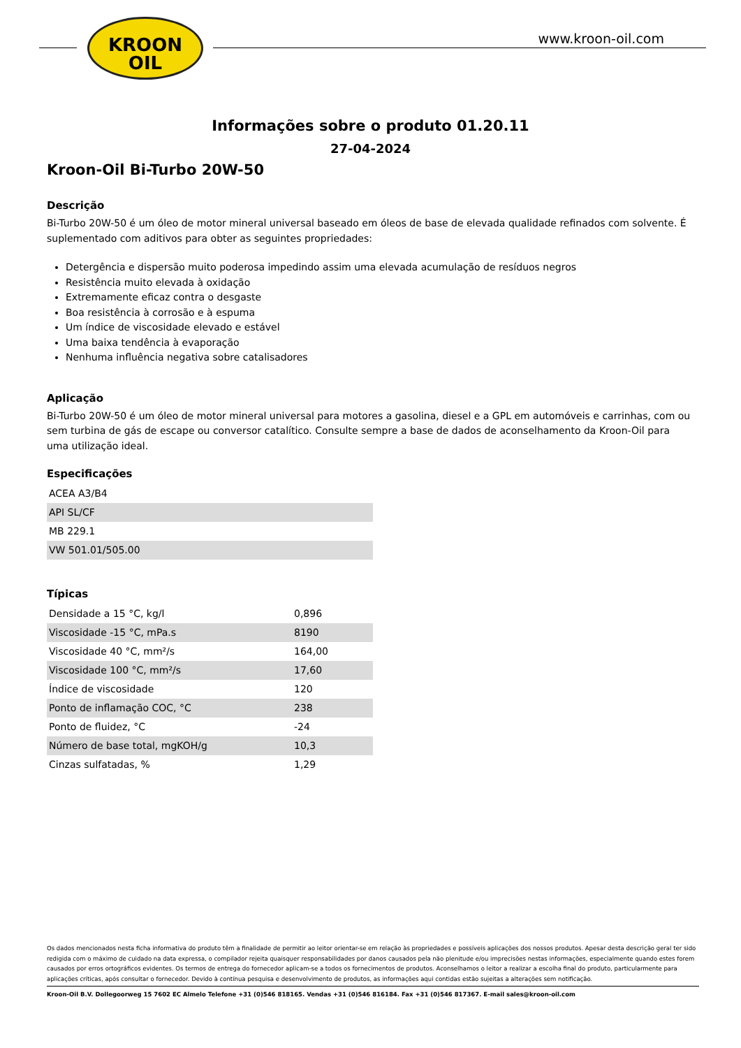KROON
OIL
www.kroon-oil.com
Informações sobre o produto 01.20.11
27-04-2024
Kroon-Oil Bi-Turbo 20W-50
Descrição
Bi-Turbo 20W-50 é um óleo de motor mineral universal baseado em óleos de base de elevada qualidade refinados com solvente. É suplementado com aditivos para obter as seguintes propriedades:
Detergência e dispersão muito poderosa impedindo assim uma elevada acumulação de resíduos negros
Resistência muito elevada à oxidação
Extremamente eficaz contra o desgaste
Boa resistência à corrosão e à espuma
Um índice de viscosidade elevado e estável
Uma baixa tendência à evaporação
Nenhuma influência negativa sobre catalisadores
Aplicação
Bi-Turbo 20W-50 é um óleo de motor mineral universal para motores a gasolina, diesel e a GPL em automóveis e carrinhas, com ou sem turbina de gás de escape ou conversor catalítico. Consulte sempre a base de dados de aconselhamento da Kroon-Oil para uma utilização ideal.
Especificações
| ACEA A3/B4 |
| API SL/CF |
| MB 229.1 |
| VW 501.01/505.00 |
Típicas
| Densidade a 15 °C, kg/l | 0,896 |
| Viscosidade -15 °C, mPa.s | 8190 |
| Viscosidade 40 °C, mm²/s | 164,00 |
| Viscosidade 100 °C, mm²/s | 17,60 |
| Índice de viscosidade | 120 |
| Ponto de inflamação COC, °C | 238 |
| Ponto de fluidez, °C | -24 |
| Número de base total, mgKOH/g | 10,3 |
| Cinzas sulfatadas, % | 1,29 |
Os dados mencionados nesta ficha informativa do produto têm a finalidade de permitir ao leitor orientar-se em relação às propriedades e possíveis aplicações dos nossos produtos. Apesar desta descrição geral ter sido redigida com o máximo de cuidado na data expressa, o compilador rejeita quaisquer responsabilidades por danos causados pela não plenitude e/ou imprecisões nestas informações, especialmente quando estes forem causados por erros ortográficos evidentes. Os termos de entrega do fornecedor aplicam-se a todos os fornecimentos de produtos. Aconselhamos o leitor a realizar a escolha final do produto, particularmente para aplicações críticas, após consultar o fornecedor. Devido à contínua pesquisa e desenvolvimento de produtos, as informações aqui contidas estão sujeitas a alterações sem notificação.
Kroon-Oil B.V. Dollegoorweg 15 7602 EC Almelo Telefone +31 (0)546 818165. Vendas +31 (0)546 816184. Fax +31 (0)546 817367. E-mail sales@kroon-oil.com